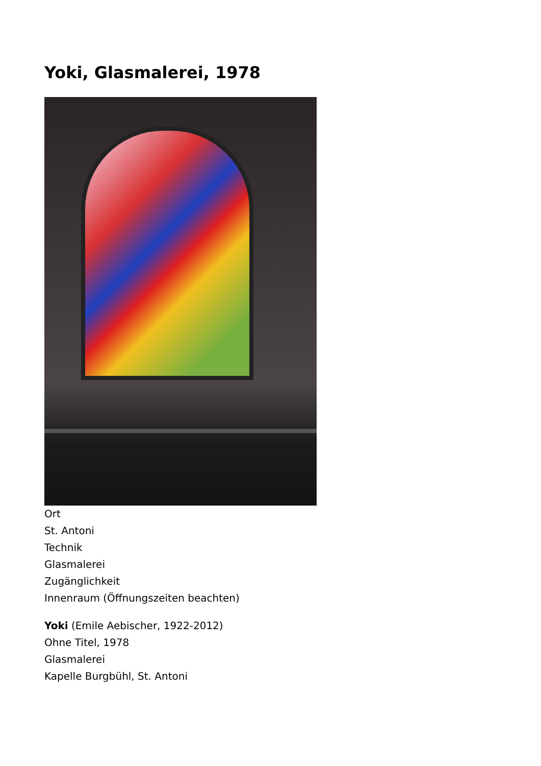Yoki, Glasmalerei, 1978
Ort
St. Antoni
Technik
Glasmalerei
Zugänglichkeit
Innenraum (Öffnungszeiten beachten)
Yoki (Emile Aebischer, 1922-2012)
Ohne Titel, 1978
Glasmalerei
Kapelle Burgbühl, St. Antoni